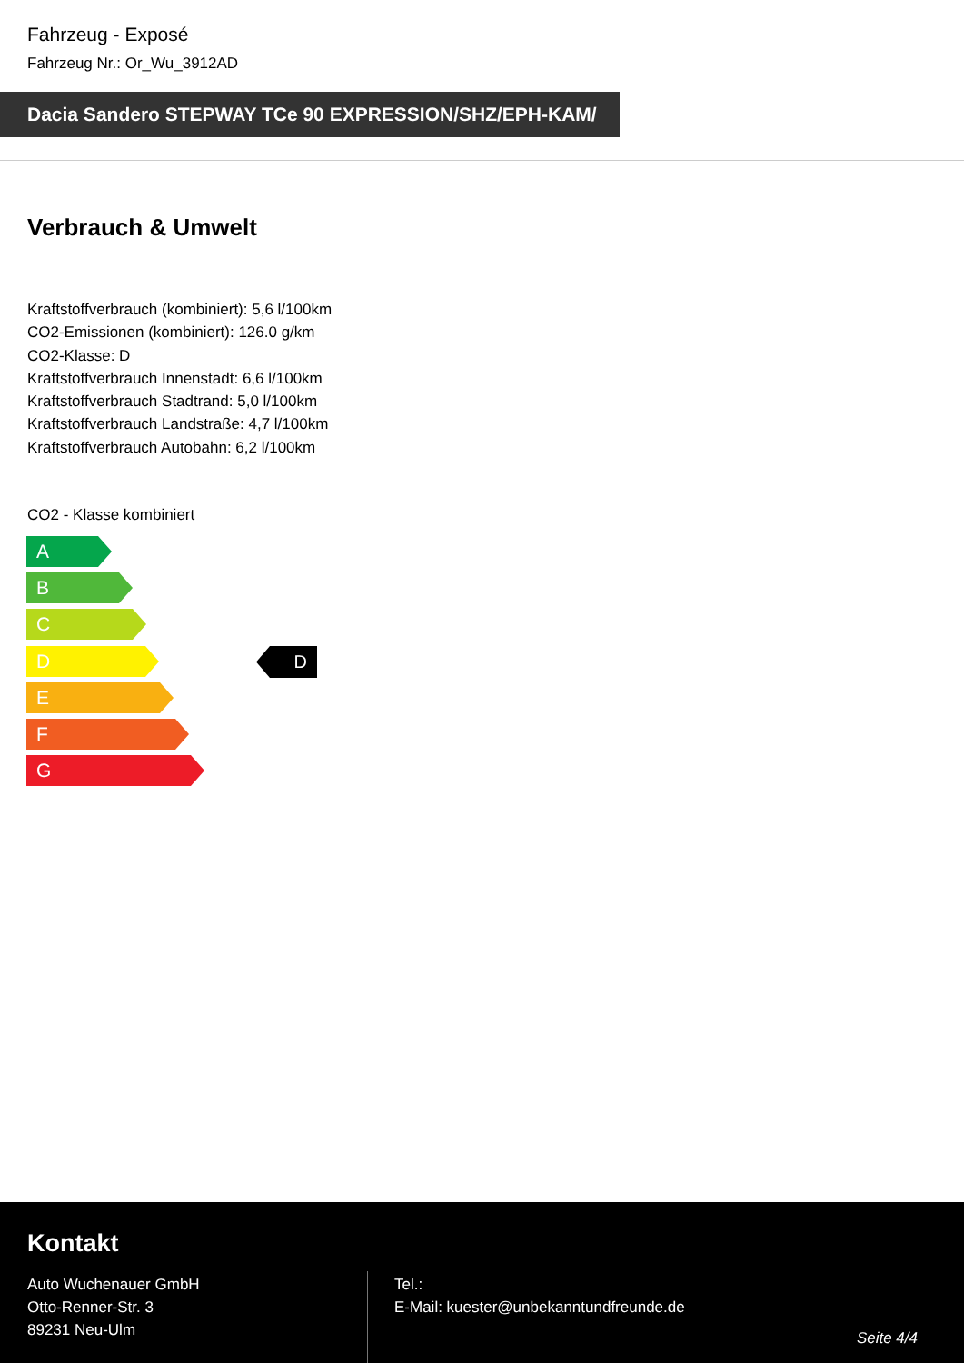Fahrzeug - Exposé
Fahrzeug Nr.: Or_Wu_3912AD
Dacia Sandero STEPWAY TCe 90 EXPRESSION/SHZ/EPH-KAM/
Verbrauch & Umwelt
Kraftstoffverbrauch (kombiniert): 5,6 l/100km
CO2-Emissionen (kombiniert): 126.0 g/km
CO2-Klasse: D
Kraftstoffverbrauch Innenstadt: 6,6 l/100km
Kraftstoffverbrauch Stadtrand: 5,0 l/100km
Kraftstoffverbrauch Landstraße: 4,7 l/100km
Kraftstoffverbrauch Autobahn: 6,2 l/100km
CO2 - Klasse kombiniert
A
B
C
D
E
F
G
D
Kontakt
Auto Wuchenauer GmbH
Otto-Renner-Str. 3
89231 Neu-Ulm
Tel.:
E-Mail: kuester@unbekanntundfreunde.de
Seite 4/4